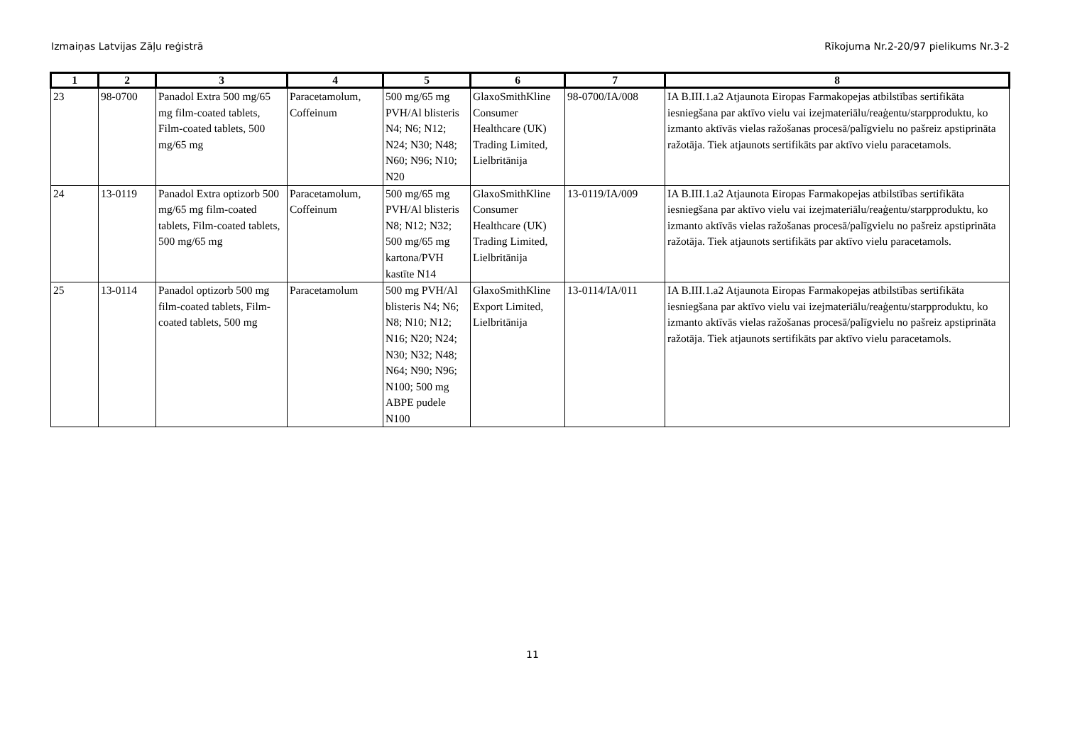Izmaiņas Latvijas Zāļu reģistrā Rīkojuma Nr.2-20/97 pielikums Nr.3-2
| 1 | 2 | 3 | 4 | 5 | 6 | 7 | 8 |
| --- | --- | --- | --- | --- | --- | --- | --- |
| 23 | 98-0700 | Panadol Extra 500 mg/65 mg film-coated tablets, Film-coated tablets, 500 mg/65 mg | Paracetamolum, Coffeinum | 500 mg/65 mg PVH/Al blisteris N4; N6; N12; N24; N30; N48; N60; N96; N10; N20 | GlaxoSmithKline Consumer Healthcare (UK) Trading Limited, Lielbritānija | 98-0700/IA/008 | IA B.III.1.a2 Atjaunota Eiropas Farmakopejas atbilstības sertifikāta iesniegšana par aktīvo vielu vai izejmateriālu/reaģentu/starpproduktu, ko izmanto aktīvās vielas ražošanas procesā/palīgvielu no pašreiz apstiprināta ražotāja. Tiek atjaunots sertifikāts par aktīvo vielu paracetamols. |
| 24 | 13-0119 | Panadol Extra optizorb 500 mg/65 mg film-coated tablets, Film-coated tablets, 500 mg/65 mg | Paracetamolum, Coffeinum | 500 mg/65 mg PVH/Al blisteris N8; N12; N32; 500 mg/65 mg kartona/PVH kastīte N14 | GlaxoSmithKline Consumer Healthcare (UK) Trading Limited, Lielbritānija | 13-0119/IA/009 | IA B.III.1.a2 Atjaunota Eiropas Farmakopejas atbilstības sertifikāta iesniegšana par aktīvo vielu vai izejmateriālu/reaģentu/starpproduktu, ko izmanto aktīvās vielas ražošanas procesā/palīgvielu no pašreiz apstiprināta ražotāja. Tiek atjaunots sertifikāts par aktīvo vielu paracetamols. |
| 25 | 13-0114 | Panadol optizorb 500 mg film-coated tablets, Film-coated tablets, 500 mg | Paracetamolum | 500 mg PVH/Al blisteris N4; N6; N8; N10; N12; N16; N20; N24; N30; N32; N48; N64; N90; N96; N100; 500 mg ABPE pudele N100 | GlaxoSmithKline Export Limited, Lielbritānija | 13-0114/IA/011 | IA B.III.1.a2 Atjaunota Eiropas Farmakopejas atbilstības sertifikāta iesniegšana par aktīvo vielu vai izejmateriālu/reaģentu/starpproduktu, ko izmanto aktīvās vielas ražošanas procesā/palīgvielu no pašreiz apstiprināta ražotāja. Tiek atjaunots sertifikāts par aktīvo vielu paracetamols. |
11